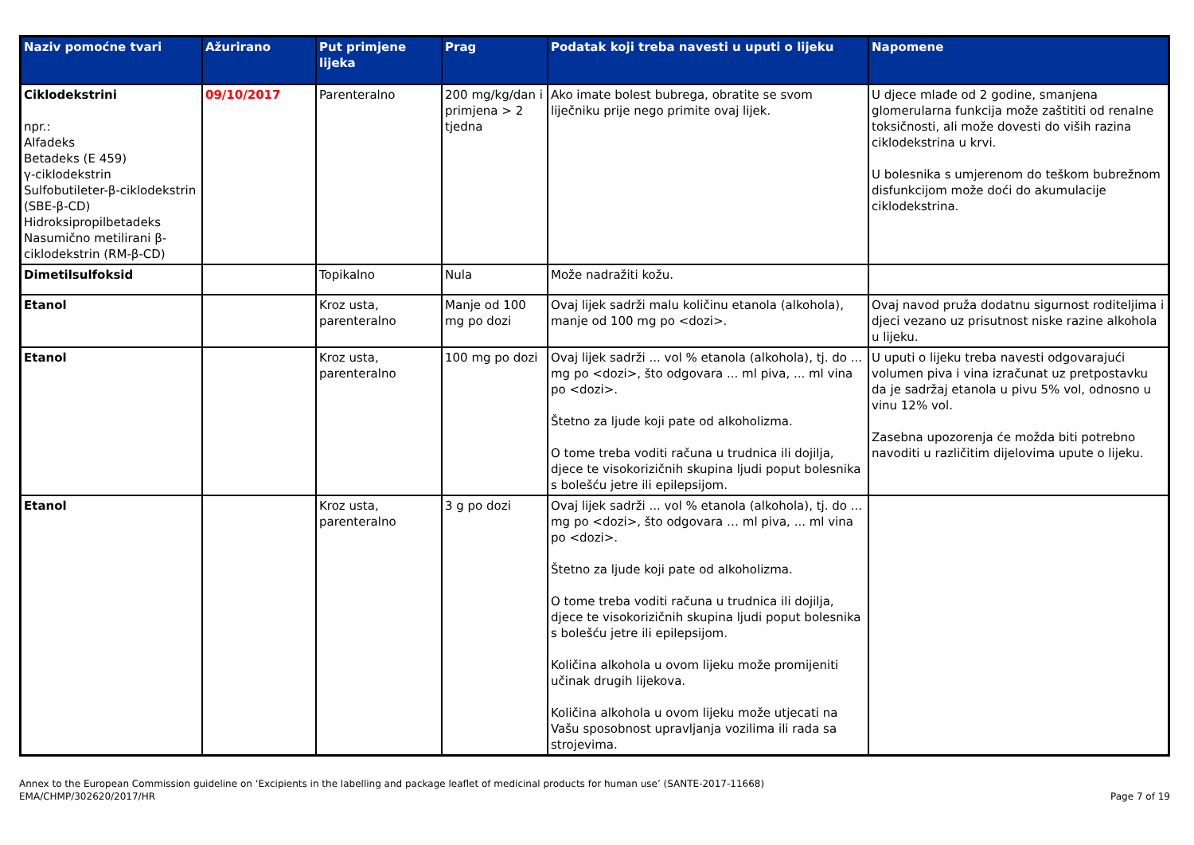| Naziv pomoćne tvari | Ažurirano | Put primjene lijeka | Prag | Podatak koji treba navesti u uputi o lijeku | Napomene |
| --- | --- | --- | --- | --- | --- |
| Ciklodekstrini npr.: Alfadeks Betadeks (E 459) γ-ciklodekstrin Sulfobutileter-β-ciklodekstrin (SBE-β-CD) Hidroksipropilbetadeks Nasumično metilirani β-ciklodekstrin (RM-β-CD) | 09/10/2017 | Parenteralno | 200 mg/kg/dan i primjena > 2 tjedna | Ako imate bolest bubrega, obratite se svom liječniku prije nego primite ovaj lijek. | U djece mlađe od 2 godine, smanjena glomerularna funkcija može zaštititi od renalne toksičnosti, ali može dovesti do viših razina ciklodekstrina u krvi. U bolesnika s umjerenom do teškom bubrežnom disfunkcijom može doći do akumulacije ciklodekstrina. |
| Dimetilsulfoksid | | Topikalno | Nula | Može nadražiti kožu. | |
| Etanol | | Kroz usta, parenteralno | Manje od 100 mg po dozi | Ovaj lijek sadrži malu količinu etanola (alkohola), manje od 100 mg po <dozi>. | Ovaj navod pruža dodatnu sigurnost roditeljima i djeci vezano uz prisutnost niske razine alkohola u lijeku. |
| Etanol | | Kroz usta, parenteralno | 100 mg po dozi | Ovaj lijek sadrži ... vol % etanola (alkohola), tj. do ... mg po <dozi>, što odgovara ... ml piva, ... ml vina po <dozi>. Štetno za ljude koji pate od alkoholizma. O tome treba voditi računa u trudnica ili dojilja, djece te visokorizičnih skupina ljudi poput bolesnika s bolešću jetre ili epilepsijom. | U uputi o lijeku treba navesti odgovarajući volumen piva i vina izračunat uz pretpostavku da je sadržaj etanola u pivu 5% vol, odnosno u vinu 12% vol. Zasebna upozorenja će možda biti potrebno navoditi u različitim dijelovima upute o lijeku. |
| Etanol | | Kroz usta, parenteralno | 3 g po dozi | Ovaj lijek sadrži ... vol % etanola (alkohola), tj. do ... mg po <dozi>, što odgovara … ml piva, ... ml vina po <dozi>. Štetno za ljude koji pate od alkoholizma. O tome treba voditi računa u trudnica ili dojilja, djece te visokorizičnih skupina ljudi poput bolesnika s bolešću jetre ili epilepsijom. Količina alkohola u ovom lijeku može promijeniti učinak drugih lijekova. Količina alkohola u ovom lijeku može utjecati na Vašu sposobnost upravljanja vozilima ili rada sa strojevima. | |
Annex to the European Commission guideline on ‘Excipients in the labelling and package leaflet of medicinal products for human use’ (SANTE-2017-11668)
EMA/CHMP/302620/2017/HR
Page 7 of 19